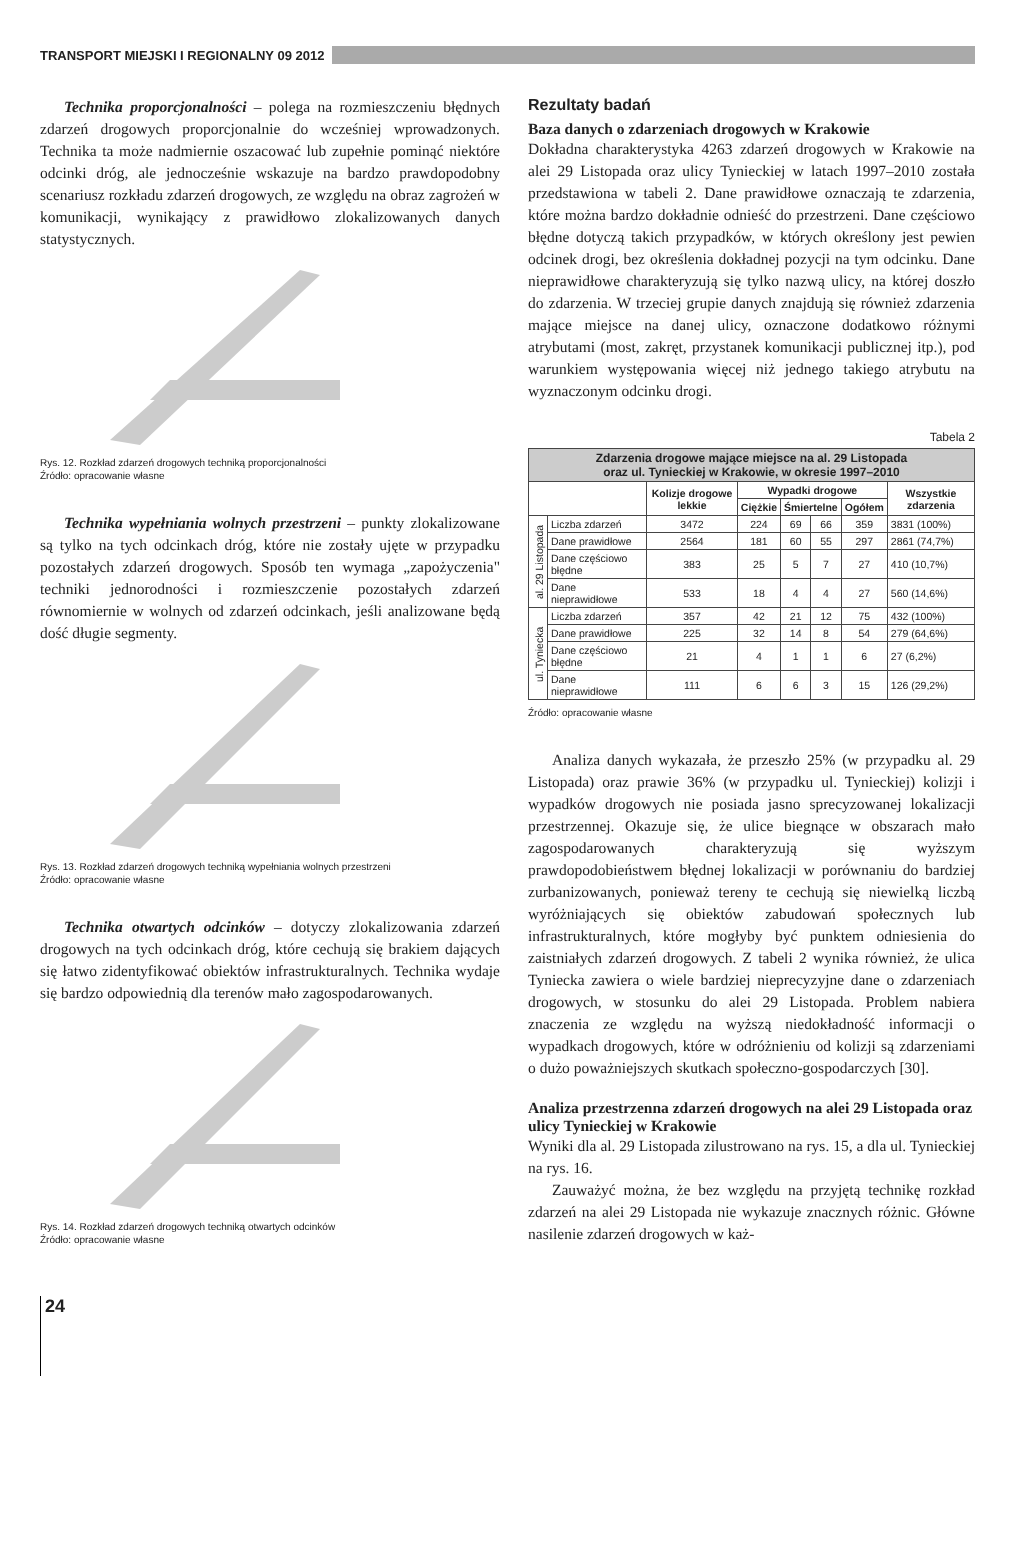TRANSPORT MIEJSKI I REGIONALNY 09 2012
Technika proporcjonalności – polega na rozmieszczeniu błędnych zdarzeń drogowych proporcjonalnie do wcześniej wprowadzonych. Technika ta może nadmiernie oszacować lub zupełnie pominąć niektóre odcinki dróg, ale jednocześnie wskazuje na bardzo prawdopodobny scenariusz rozkładu zdarzeń drogowych, ze względu na obraz zagrożeń w komunikacji, wynikający z prawidłowo zlokalizowanych danych statystycznych.
Rys. 12. Rozkład zdarzeń drogowych techniką proporcjonalności
Źródło: opracowanie własne
Technika wypełniania wolnych przestrzeni – punkty zlokalizowane są tylko na tych odcinkach dróg, które nie zostały ujęte w przypadku pozostałych zdarzeń drogowych. Sposób ten wymaga „zapożyczenia" techniki jednorodności i rozmieszczenie pozostałych zdarzeń równomiernie w wolnych od zdarzeń odcinkach, jeśli analizowane będą dość długie segmenty.
Rys. 13. Rozkład zdarzeń drogowych techniką wypełniania wolnych przestrzeni
Źródło: opracowanie własne
Technika otwartych odcinków – dotyczy zlokalizowania zdarzeń drogowych na tych odcinkach dróg, które cechują się brakiem dających się łatwo zidentyfikować obiektów infrastrukturalnych. Technika wydaje się bardzo odpowiednią dla terenów mało zagospodarowanych.
Rys. 14. Rozkład zdarzeń drogowych techniką otwartych odcinków
Źródło: opracowanie własne
Rezultaty badań
Baza danych o zdarzeniach drogowych w Krakowie
Dokładna charakterystyka 4263 zdarzeń drogowych w Krakowie na alei 29 Listopada oraz ulicy Tynieckiej w latach 1997–2010 została przedstawiona w tabeli 2. Dane prawidłowe oznaczają te zdarzenia, które można bardzo dokładnie odnieść do przestrzeni. Dane częściowo błędne dotyczą takich przypadków, w których określony jest pewien odcinek drogi, bez określenia dokładnej pozycji na tym odcinku. Dane nieprawidłowe charakteryzują się tylko nazwą ulicy, na której doszło do zdarzenia. W trzeciej grupie danych znajdują się również zdarzenia mające miejsce na danej ulicy, oznaczone dodatkowo różnymi atrybutami (most, zakręt, przystanek komunikacji publicznej itp.), pod warunkiem występowania więcej niż jednego takiego atrybutu na wyznaczonym odcinku drogi.
Tabela 2
| Zdarzenia drogowe mające miejsce na al. 29 Listopada oraz ul. Tynieckiej w Krakowie, w okresie 1997–2010 | | | | | | | |
| --- | --- | --- | --- | --- | --- | --- | --- |
| | | Kolizje drogowe lekkie | Wypadki drogowe | | | | Wszystkie zdarzenia |
| | | | Ciężkie | Śmiertelne | | Ogółem | |
| al. 29 Listopada | Liczba zdarzeń | 3472 | 224 | 69 | 66 | 359 | 3831 (100%) |
| | Dane prawidłowe | 2564 | 181 | 60 | 55 | 297 | 2861 (74,7%) |
| | Dane częściowo błędne | 383 | 25 | 5 | 7 | 27 | 410 (10,7%) |
| | Dane nieprawidłowe | 533 | 18 | 4 | 4 | 27 | 560 (14,6%) |
| ul. Tyniecka | Liczba zdarzeń | 357 | 42 | 21 | 12 | 75 | 432 (100%) |
| | Dane prawidłowe | 225 | 32 | 14 | 8 | 54 | 279 (64,6%) |
| | Dane częściowo błędne | 21 | 4 | 1 | 1 | 6 | 27 (6,2%) |
| | Dane nieprawidłowe | 111 | 6 | 6 | 3 | 15 | 126 (29,2%) |
Źródło: opracowanie własne
Analiza danych wykazała, że przeszło 25% (w przypadku al. 29 Listopada) oraz prawie 36% (w przypadku ul. Tynieckiej) kolizji i wypadków drogowych nie posiada jasno sprecyzowanej lokalizacji przestrzennej. Okazuje się, że ulice biegnące w obszarach mało zagospodarowanych charakteryzują się wyższym prawdopodobieństwem błędnej lokalizacji w porównaniu do bardziej zurbanizowanych, ponieważ tereny te cechują się niewielką liczbą wyróżniających się obiektów zabudowań społecznych lub infrastrukturalnych, które mogłyby być punktem odniesienia do zaistniałych zdarzeń drogowych. Z tabeli 2 wynika również, że ulica Tyniecka zawiera o wiele bardziej nieprecyzyjne dane o zdarzeniach drogowych, w stosunku do alei 29 Listopada. Problem nabiera znaczenia ze względu na wyższą niedokładność informacji o wypadkach drogowych, które w odróżnieniu od kolizji są zdarzeniami o dużo poważniejszych skutkach społeczno-gospodarczych [30].
Analiza przestrzenna zdarzeń drogowych na alei 29 Listopada oraz ulicy Tynieckiej w Krakowie
Wyniki dla al. 29 Listopada zilustrowano na rys. 15, a dla ul. Tynieckiej na rys. 16.
Zauważyć można, że bez względu na przyjętą technikę rozkład zdarzeń na alei 29 Listopada nie wykazuje znacznych różnic. Główne nasilenie zdarzeń drogowych w każ-
24